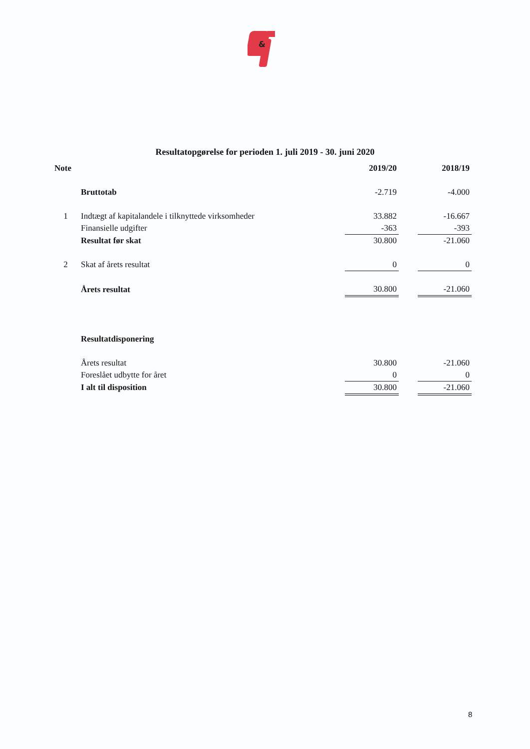&
Resultatopgørelse for perioden 1. juli 2019 - 30. juni 2020
| Note | | 2019/20 | | 2018/19 |
| --- | --- | --- | --- | --- |
| | Bruttotab | -2.719 | | -4.000 |
| 1 | Indtægt af kapitalandele i tilknyttede virksomheder | 33.882 | | -16.667 |
| | Finansielle udgifter | -363 | | -393 |
| | Resultat før skat | 30.800 | | -21.060 |
| 2 | Skat af årets resultat | 0 | | 0 |
| | Årets resultat | 30.800 | | -21.060 |
| | Resultatdisponering | | | |
| | Årets resultat | 30.800 | | -21.060 |
| | Foreslået udbytte for året | 0 | | 0 |
| | I alt til disposition | 30.800 | | -21.060 |
8